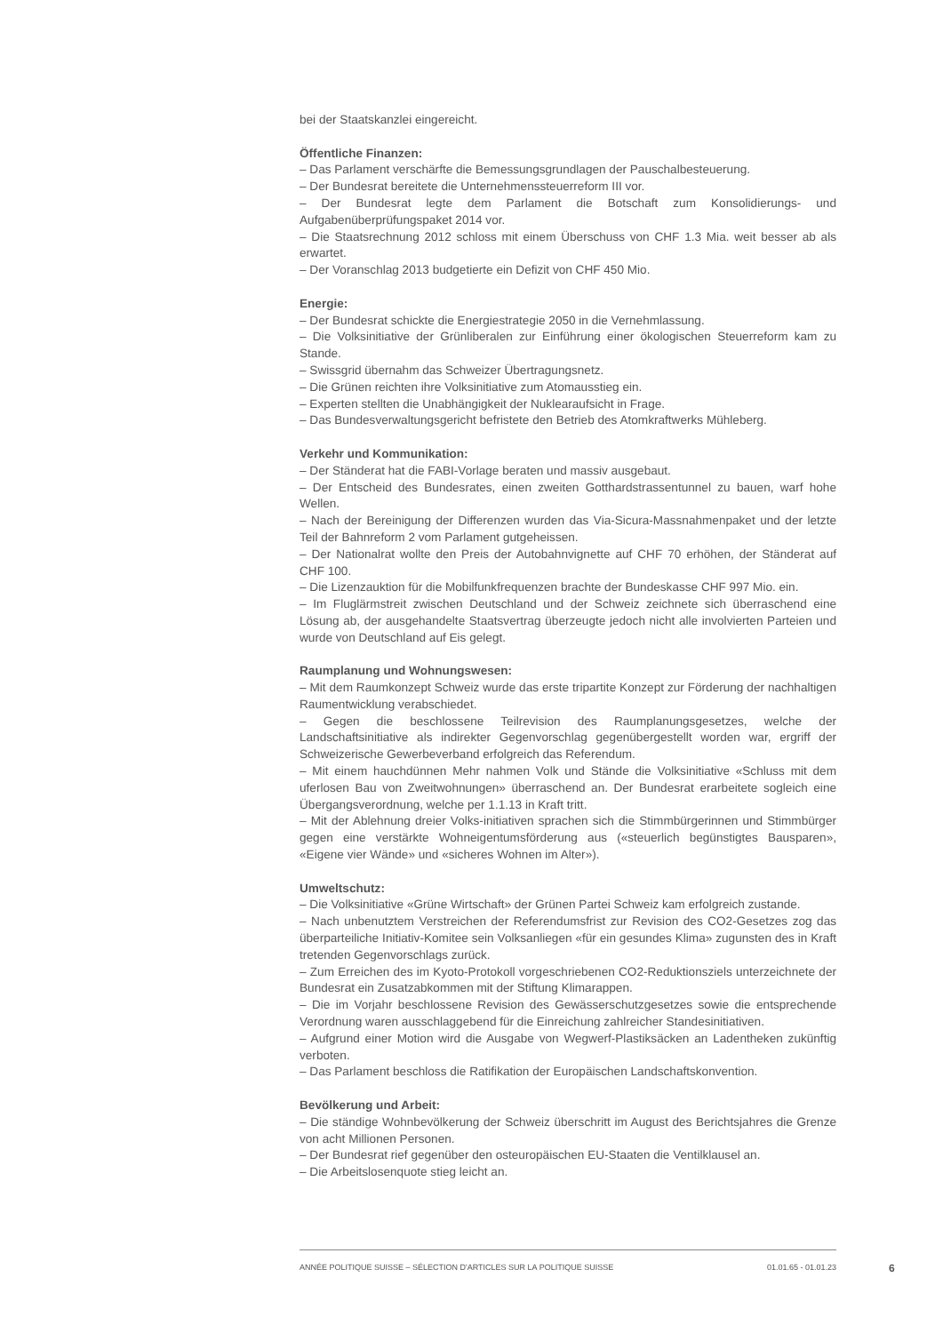bei der Staatskanzlei eingereicht.
Öffentliche Finanzen:
– Das Parlament verschärfte die Bemessungsgrundlagen der Pauschalbesteuerung.
– Der Bundesrat bereitete die Unternehmenssteuerreform III vor.
– Der Bundesrat legte dem Parlament die Botschaft zum Konsolidierungs- und Aufgabenüberprüfungspaket 2014 vor.
– Die Staatsrechnung 2012 schloss mit einem Überschuss von CHF 1.3 Mia. weit besser ab als erwartet.
– Der Voranschlag 2013 budgetierte ein Defizit von CHF 450 Mio.
Energie:
– Der Bundesrat schickte die Energiestrategie 2050 in die Vernehmlassung.
– Die Volksinitiative der Grünliberalen zur Einführung einer ökologischen Steuerreform kam zu Stande.
– Swissgrid übernahm das Schweizer Übertragungsnetz.
– Die Grünen reichten ihre Volksinitiative zum Atomausstieg ein.
– Experten stellten die Unabhängigkeit der Nuklearaufsicht in Frage.
– Das Bundesverwaltungsgericht befristete den Betrieb des Atomkraftwerks Mühleberg.
Verkehr und Kommunikation:
– Der Ständerat hat die FABI-Vorlage beraten und massiv ausgebaut.
– Der Entscheid des Bundesrates, einen zweiten Gotthardstrassentunnel zu bauen, warf hohe Wellen.
– Nach der Bereinigung der Differenzen wurden das Via-Sicura-Massnahmenpaket und der letzte Teil der Bahnreform 2 vom Parlament gutgeheissen.
– Der Nationalrat wollte den Preis der Autobahnvignette auf CHF 70 erhöhen, der Ständerat auf CHF 100.
– Die Lizenzauktion für die Mobilfunkfrequenzen brachte der Bundeskasse CHF 997 Mio. ein.
– Im Fluglärmstreit zwischen Deutschland und der Schweiz zeichnete sich überraschend eine Lösung ab, der ausgehandelte Staatsvertrag überzeugte jedoch nicht alle involvierten Parteien und wurde von Deutschland auf Eis gelegt.
Raumplanung und Wohnungswesen:
– Mit dem Raumkonzept Schweiz wurde das erste tripartite Konzept zur Förderung der nachhaltigen Raumentwicklung verabschiedet.
– Gegen die beschlossene Teilrevision des Raumplanungsgesetzes, welche der Landschaftsinitiative als indirekter Gegenvorschlag gegenübergestellt worden war, ergriff der Schweizerische Gewerbeverband erfolgreich das Referendum.
– Mit einem hauchdünnen Mehr nahmen Volk und Stände die Volksinitiative «Schluss mit dem uferlosen Bau von Zweitwohnungen» überraschend an. Der Bundesrat erarbeitete sogleich eine Übergangsverordnung, welche per 1.1.13 in Kraft tritt.
– Mit der Ablehnung dreier Volks-initiativen sprachen sich die Stimmbürgerinnen und Stimmbürger gegen eine verstärkte Wohneigentumsförderung aus («steuerlich begünstigtes Bausparen», «Eigene vier Wände» und «sicheres Wohnen im Alter»).
Umweltschutz:
– Die Volksinitiative «Grüne Wirtschaft» der Grünen Partei Schweiz kam erfolgreich zustande.
– Nach unbenutztem Verstreichen der Referendumsfrist zur Revision des CO2-Gesetzes zog das überparteiliche Initiativ-Komitee sein Volksanliegen «für ein gesundes Klima» zugunsten des in Kraft tretenden Gegenvorschlags zurück.
– Zum Erreichen des im Kyoto-Protokoll vorgeschriebenen CO2-Reduktionsziels unterzeichnete der Bundesrat ein Zusatzabkommen mit der Stiftung Klimarappen.
– Die im Vorjahr beschlossene Revision des Gewässerschutzgesetzes sowie die entsprechende Verordnung waren ausschlaggebend für die Einreichung zahlreicher Standesinitiativen.
– Aufgrund einer Motion wird die Ausgabe von Wegwerf-Plastiksäcken an Ladentheken zukünftig verboten.
– Das Parlament beschloss die Ratifikation der Europäischen Landschaftskonvention.
Bevölkerung und Arbeit:
– Die ständige Wohnbevölkerung der Schweiz überschritt im August des Berichtsjahres die Grenze von acht Millionen Personen.
– Der Bundesrat rief gegenüber den osteuropäischen EU-Staaten die Ventilklausel an.
– Die Arbeitslosenquote stieg leicht an.
ANNÉE POLITIQUE SUISSE – SÉLECTION D'ARTICLES SUR LA POLITIQUE SUISSE 01.01.65 - 01.01.23
6